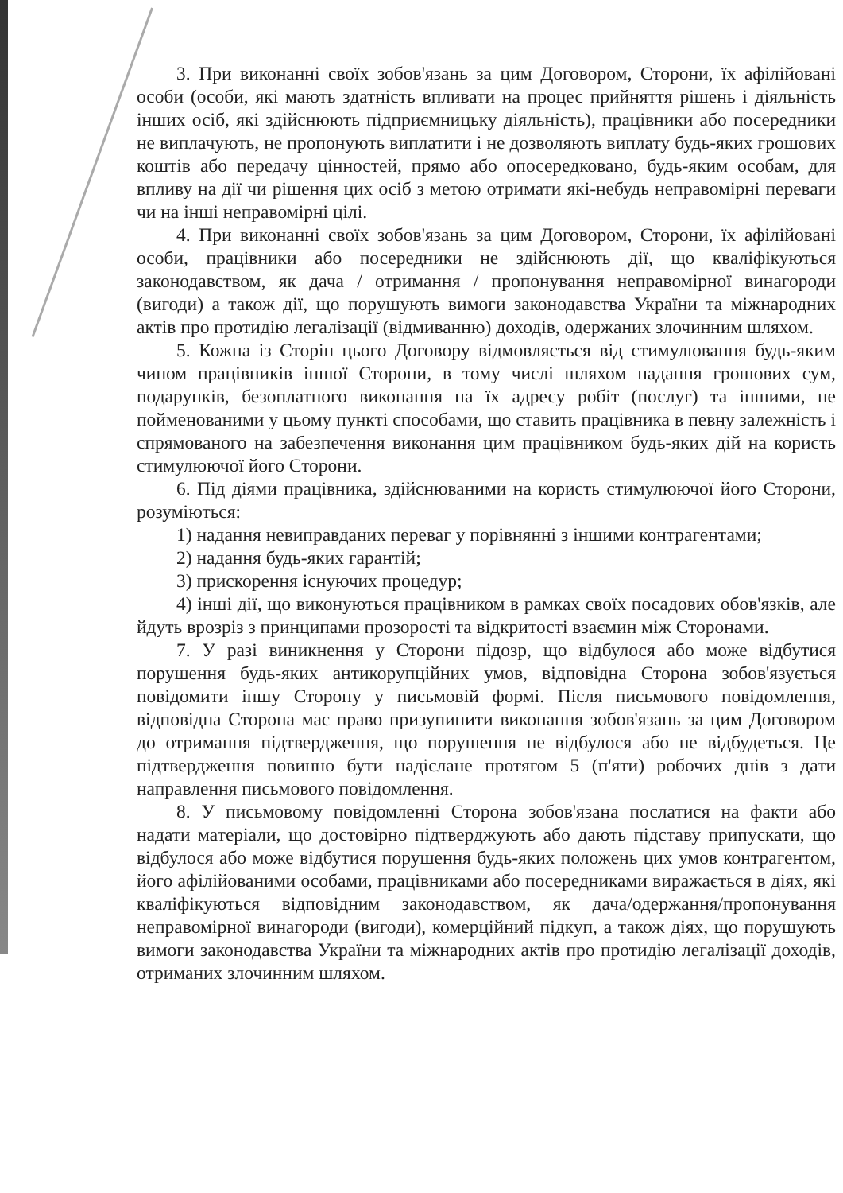3. При виконанні своїх зобов'язань за цим Договором, Сторони, їх афілійовані особи (особи, які мають здатність впливати на процес прийняття рішень і діяльність інших осіб, які здійснюють підприємницьку діяльність), працівники або посередники не виплачують, не пропонують виплатити і не дозволяють виплату будь-яких грошових коштів або передачу цінностей, прямо або опосередковано, будь-яким особам, для впливу на дії чи рішення цих осіб з метою отримати які-небудь неправомірні переваги чи на інші неправомірні цілі.
4. При виконанні своїх зобов'язань за цим Договором, Сторони, їх афілійовані особи, працівники або посередники не здійснюють дії, що кваліфікуються законодавством, як дача / отримання / пропонування неправомірної винагороди (вигоди) а також дії, що порушують вимоги законодавства України та міжнародних актів про протидію легалізації (відмиванню) доходів, одержаних злочинним шляхом.
5. Кожна із Сторін цього Договору відмовляється від стимулювання будь-яким чином працівників іншої Сторони, в тому числі шляхом надання грошових сум, подарунків, безоплатного виконання на їх адресу робіт (послуг) та іншими, не пойменованими у цьому пункті способами, що ставить працівника в певну залежність і спрямованого на забезпечення виконання цим працівником будь-яких дій на користь стимулюючої його Сторони.
6. Під діями працівника, здійснюваними на користь стимулюючої його Сторони, розуміються:
1) надання невиправданих переваг у порівнянні з іншими контрагентами;
2) надання будь-яких гарантій;
3) прискорення існуючих процедур;
4) інші дії, що виконуються працівником в рамках своїх посадових обов'язків, але йдуть врозріз з принципами прозорості та відкритості взаємин між Сторонами.
7. У разі виникнення у Сторони підозр, що відбулося або може відбутися порушення будь-яких антикорупційних умов, відповідна Сторона зобов'язується повідомити іншу Сторону у письмовій формі. Після письмового повідомлення, відповідна Сторона має право призупинити виконання зобов'язань за цим Договором до отримання підтвердження, що порушення не відбулося або не відбудеться. Це підтвердження повинно бути надіслане протягом 5 (п'яти) робочих днів з дати направлення письмового повідомлення.
8. У письмовому повідомленні Сторона зобов'язана послатися на факти або надати матеріали, що достовірно підтверджують або дають підставу припускати, що відбулося або може відбутися порушення будь-яких положень цих умов контрагентом, його афілійованими особами, працівниками або посередниками виражається в діях, які кваліфікуються відповідним законодавством, як дача/одержання/пропонування неправомірної винагороди (вигоди), комерційний підкуп, а також діях, що порушують вимоги законодавства України та міжнародних актів про протидію легалізації доходів, отриманих злочинним шляхом.